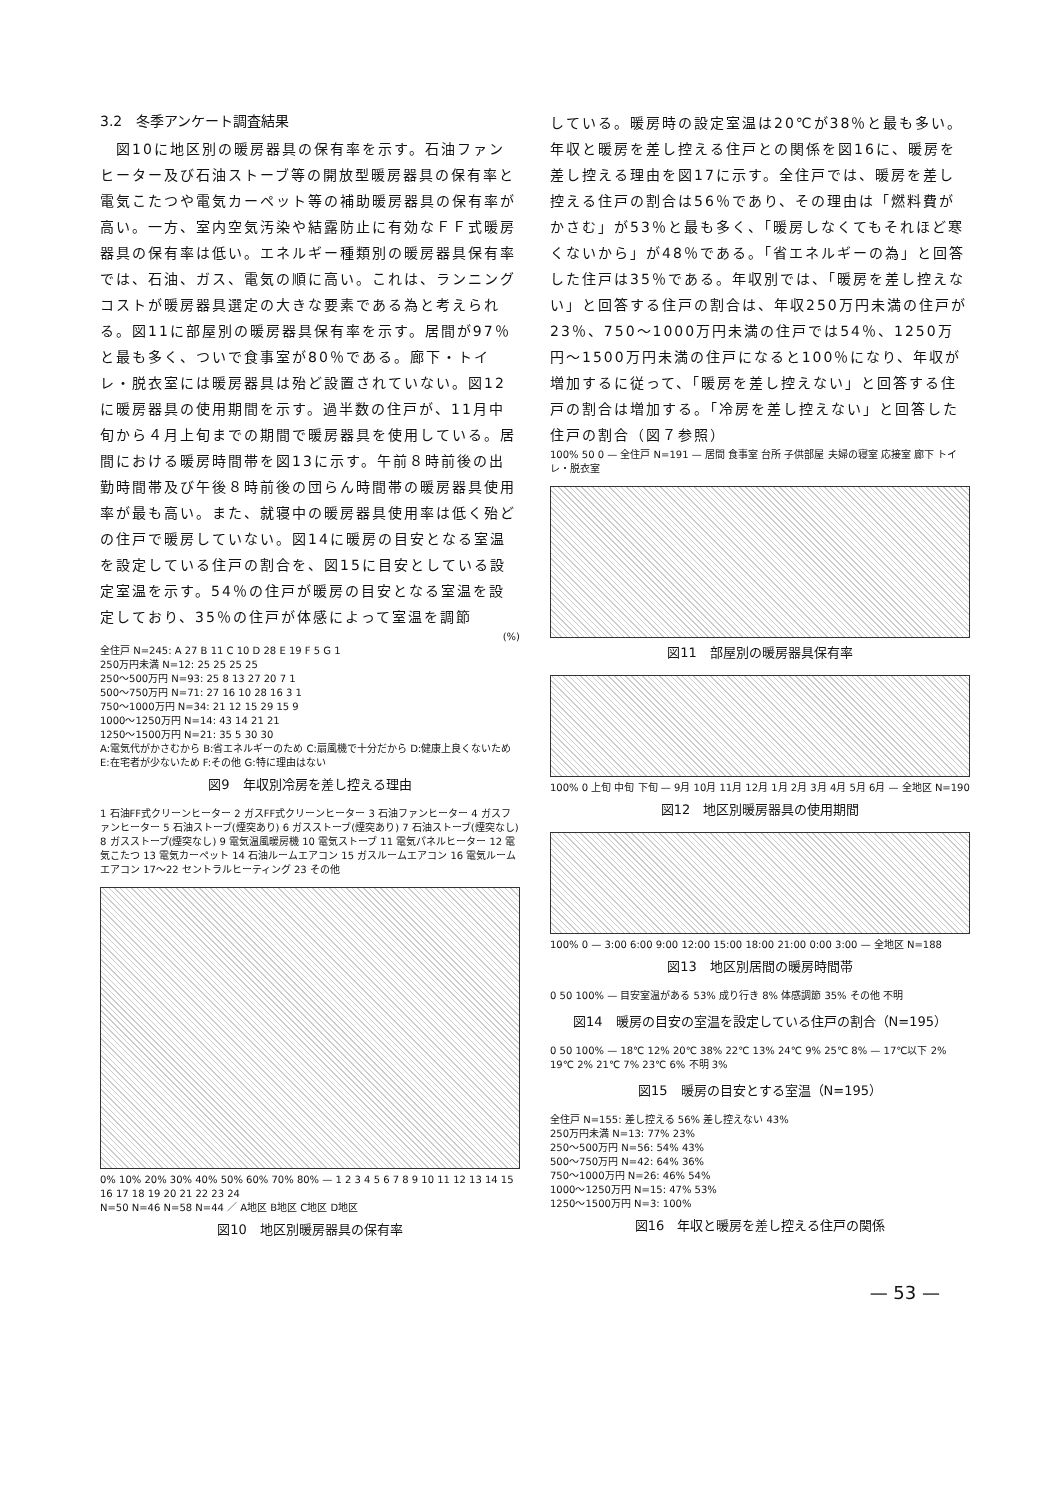3.2　冬季アンケート調査結果
　図10に地区別の暖房器具の保有率を示す。石油ファンヒーター及び石油ストーブ等の開放型暖房器具の保有率と電気こたつや電気カーペット等の補助暖房器具の保有率が高い。一方、室内空気汚染や結露防止に有効なＦＦ式暖房器具の保有率は低い。エネルギー種類別の暖房器具保有率では、石油、ガス、電気の順に高い。これは、ランニングコストが暖房器具選定の大きな要素である為と考えられる。図11に部屋別の暖房器具保有率を示す。居間が97％と最も多く、ついで食事室が80％である。廊下・トイレ・脱衣室には暖房器具は殆ど設置されていない。図12に暖房器具の使用期間を示す。過半数の住戸が、11月中旬から４月上旬までの期間で暖房器具を使用している。居間における暖房時間帯を図13に示す。午前８時前後の出勤時間帯及び午後８時前後の団らん時間帯の暖房器具使用率が最も高い。また、就寝中の暖房器具使用率は低く殆どの住戸で暖房していない。図14に暖房の目安となる室温を設定している住戸の割合を、図15に目安としている設定室温を示す。54％の住戸が暖房の目安となる室温を設定しており、35％の住戸が体感によって室温を調節
(%)
全住戸 N=245: A 27 B 11 C 10 D 28 E 19 F 5 G 1
250万円未満 N=12: 25 25 25 25
250〜500万円 N=93: 25 8 13 27 20 7 1
500〜750万円 N=71: 27 16 10 28 16 3 1
750〜1000万円 N=34: 21 12 15 29 15 9
1000〜1250万円 N=14: 43 14 21 21
1250〜1500万円 N=21: 35 5 30 30
A:電気代がかさむから B:省エネルギーのため C:扇風機で十分だから D:健康上良くないため E:在宅者が少ないため F:その他 G:特に理由はない
図9　年収別冷房を差し控える理由
1 石油FF式クリーンヒーター 2 ガスFF式クリーンヒーター 3 石油ファンヒーター 4 ガスファンヒーター 5 石油ストーブ(煙突あり) 6 ガスストーブ(煙突あり) 7 石油ストーブ(煙突なし) 8 ガスストーブ(煙突なし) 9 電気温風暖房機 10 電気ストーブ 11 電気パネルヒーター 12 電気こたつ 13 電気カーペット 14 石油ルームエアコン 15 ガスルームエアコン 16 電気ルームエアコン 17〜22 セントラルヒーティング 23 その他
0% 10% 20% 30% 40% 50% 60% 70% 80% — 1 2 3 4 5 6 7 8 9 10 11 12 13 14 15 16 17 18 19 20 21 22 23 24
N=50 N=46 N=58 N=44 ／ A地区 B地区 C地区 D地区
図10　地区別暖房器具の保有率
している。暖房時の設定室温は20℃が38％と最も多い。年収と暖房を差し控える住戸との関係を図16に、暖房を差し控える理由を図17に示す。全住戸では、暖房を差し控える住戸の割合は56％であり、その理由は「燃料費がかさむ」が53％と最も多く、「暖房しなくてもそれほど寒くないから」が48％である。「省エネルギーの為」と回答した住戸は35％である。年収別では、「暖房を差し控えない」と回答する住戸の割合は、年収250万円未満の住戸が23％、750〜1000万円未満の住戸では54％、1250万円〜1500万円未満の住戸になると100％になり、年収が増加するに従って、「暖房を差し控えない」と回答する住戸の割合は増加する。「冷房を差し控えない」と回答した住戸の割合（図７参照）
100% 50 0 — 全住戸 N=191 — 居間 食事室 台所 子供部屋 夫婦の寝室 応接室 廊下 トイレ・脱衣室
図11　部屋別の暖房器具保有率
100% 0 上旬 中旬 下旬 — 9月 10月 11月 12月 1月 2月 3月 4月 5月 6月 — 全地区 N=190
図12　地区別暖房器具の使用期間
100% 0 — 3:00 6:00 9:00 12:00 15:00 18:00 21:00 0:00 3:00 — 全地区 N=188
図13　地区別居間の暖房時間帯
0 50 100% — 目安室温がある 53% 成り行き 8% 体感調節 35% その他 不明
図14　暖房の目安の室温を設定している住戸の割合（N=195）
0 50 100% — 18℃ 12% 20℃ 38% 22℃ 13% 24℃ 9% 25℃ 8% — 17℃以下 2% 19℃ 2% 21℃ 7% 23℃ 6% 不明 3%
図15　暖房の目安とする室温（N=195）
全住戸 N=155: 差し控える 56% 差し控えない 43%
250万円未満 N=13: 77% 23%
250〜500万円 N=56: 54% 43%
500〜750万円 N=42: 64% 36%
750〜1000万円 N=26: 46% 54%
1000〜1250万円 N=15: 47% 53%
1250〜1500万円 N=3: 100%
図16　年収と暖房を差し控える住戸の関係
— 53 —